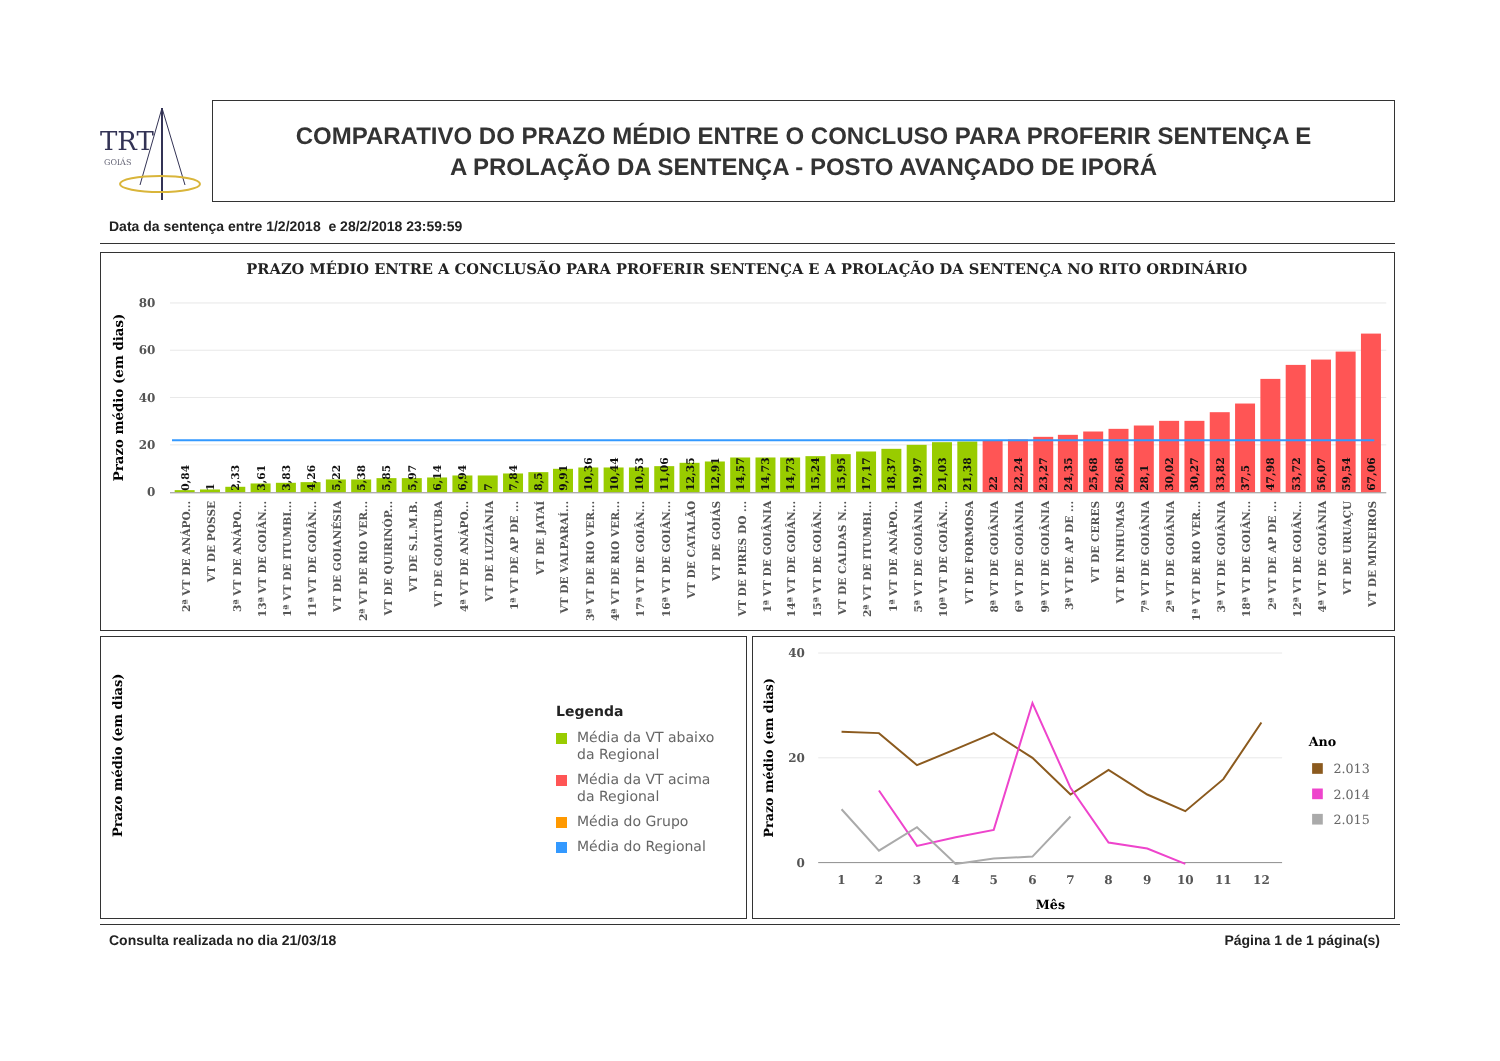TRT
GOIÁS
COMPARATIVO DO PRAZO MÉDIO ENTRE O CONCLUSO PARA PROFERIR SENTENÇA E
A PROLAÇÃO DA SENTENÇA - POSTO AVANÇADO DE IPORÁ
Data da sentença entre 1/2/2018 e 28/2/2018 23:59:59
PRAZO MÉDIO ENTRE A CONCLUSÃO PARA PROFERIR SENTENÇA E A PROLAÇÃO DA SENTENÇA NO RITO ORDINÁRIO
Prazo médio (em dias)
80
60
40
20
0
0,84
1
2,33
3,61
3,83
4,26
5,22
5,38
5,85
5,97
6,14
6,94
7
7,84
8,5
9,91
10,36
10,44
10,53
11,06
12,35
12,91
14,57
14,73
14,73
15,24
15,95
17,17
18,37
19,97
21,03
21,38
22
22,24
23,27
24,35
25,68
26,68
28,1
30,02
30,27
33,82
37,5
47,98
53,72
56,07
59,54
67,06
2ª VT DE ANÁPO...
VT DE POSSE
3ª VT DE ANÁPO...
13ª VT DE GOIÂN...
1ª VT DE ITUMBI...
11ª VT DE GOIÂN...
VT DE GOIANÉSIA
2ª VT DE RIO VER...
VT DE QUIRINÓP...
VT DE S.L.M.B.
VT DE GOIATUBA
4ª VT DE ANÁPO...
VT DE LUZIÂNIA
1ª VT DE AP DE ...
VT DE JATAÍ
VT DE VALPARAÍ...
3ª VT DE RIO VER...
4ª VT DE RIO VER...
17ª VT DE GOIÂN...
16ª VT DE GOIÂN...
VT DE CATALÃO
VT DE GOIÁS
VT DE PIRES DO ...
1ª VT DE GOIÂNIA
14ª VT DE GOIÂN...
15ª VT DE GOIÂN...
VT DE CALDAS N...
2ª VT DE ITUMBI...
1ª VT DE ANÁPO...
5ª VT DE GOIÂNIA
10ª VT DE GOIÂN...
VT DE FORMOSA
8ª VT DE GOIÂNIA
6ª VT DE GOIÂNIA
9ª VT DE GOIÂNIA
3ª VT DE AP DE ...
VT DE CERES
VT DE INHUMAS
7ª VT DE GOIÂNIA
2ª VT DE GOIÂNIA
1ª VT DE RIO VER...
3ª VT DE GOIÂNIA
18ª VT DE GOIÂN...
2ª VT DE AP DE ...
12ª VT DE GOIÂN...
4ª VT DE GOIÂNIA
VT DE URUAÇU
VT DE MINEIROS
Prazo médio (em dias)
Legenda
Média da VT abaixo
da Regional
Média da VT acima
da Regional
Média do Grupo
Média do Regional
Prazo médio (em dias)
40
20
0
1
2
3
4
5
6
7
8
9
10
11
12
Mês
Ano
2.013
2.014
2.015
Consulta realizada no dia 21/03/18
Página 1 de 1 página(s)